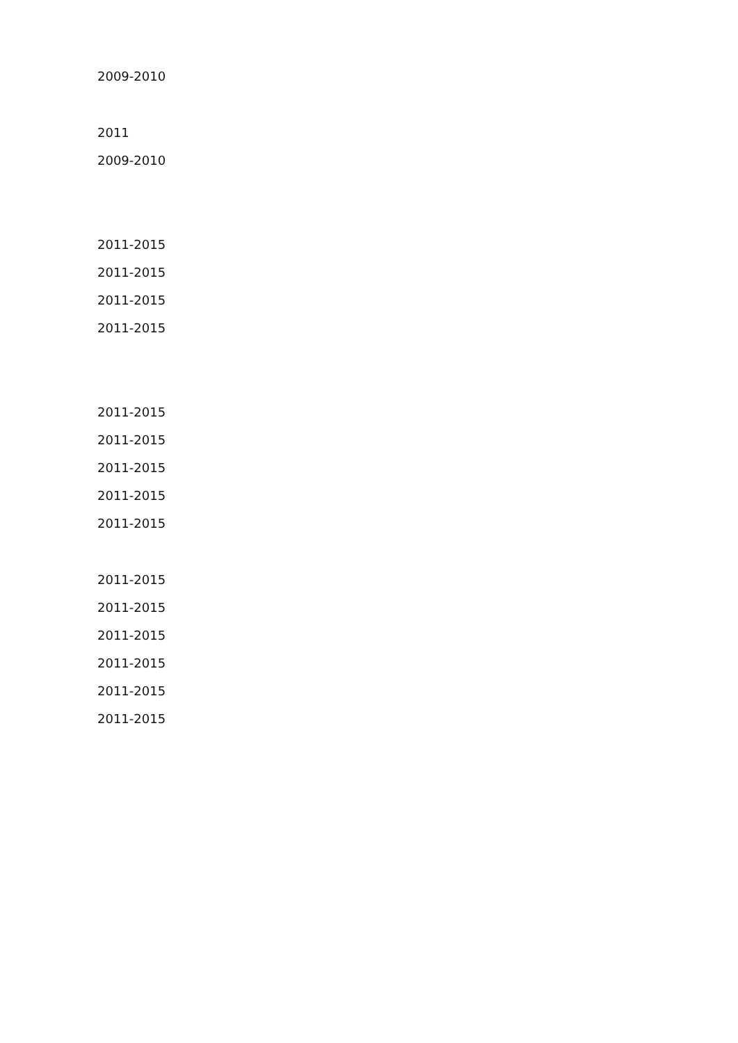2009-2010
2011
2009-2010
2011-2015
2011-2015
2011-2015
2011-2015
2011-2015
2011-2015
2011-2015
2011-2015
2011-2015
2011-2015
2011-2015
2011-2015
2011-2015
2011-2015
2011-2015